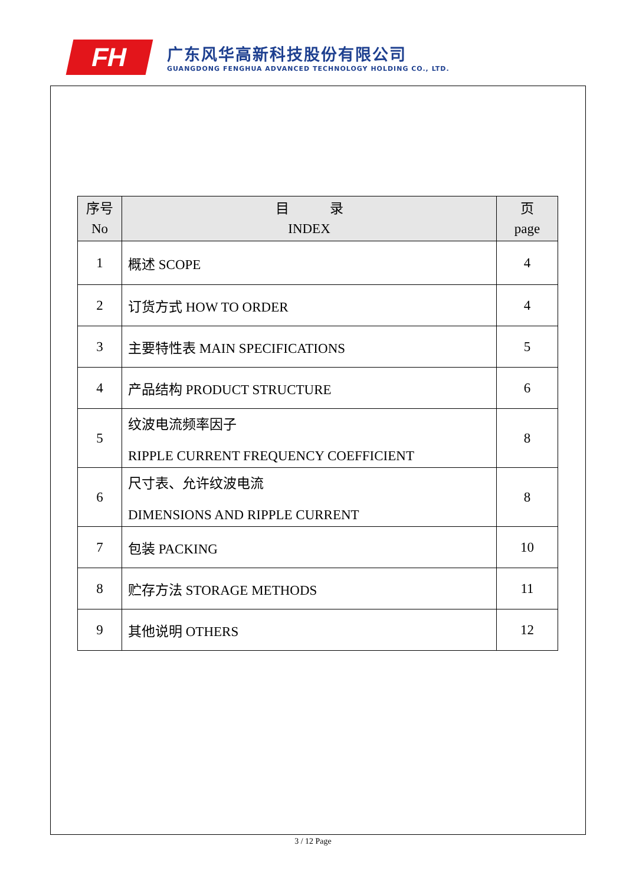FH
广东风华高新科技股份有限公司
GUANGDONG FENGHUA ADVANCED TECHNOLOGY HOLDING CO., LTD.
| 序号 No | 目 录 INDEX | 页 page |
| --- | --- | --- |
| 1 | 概述 SCOPE | 4 |
| 2 | 订货方式 HOW TO ORDER | 4 |
| 3 | 主要特性表 MAIN SPECIFICATIONS | 5 |
| 4 | 产品结构 PRODUCT STRUCTURE | 6 |
| 5 | 纹波电流频率因子 RIPPLE CURRENT FREQUENCY COEFFICIENT | 8 |
| 6 | 尺寸表、允许纹波电流 DIMENSIONS AND RIPPLE CURRENT | 8 |
| 7 | 包装 PACKING | 10 |
| 8 | 贮存方法 STORAGE METHODS | 11 |
| 9 | 其他说明 OTHERS | 12 |
3 / 12 Page